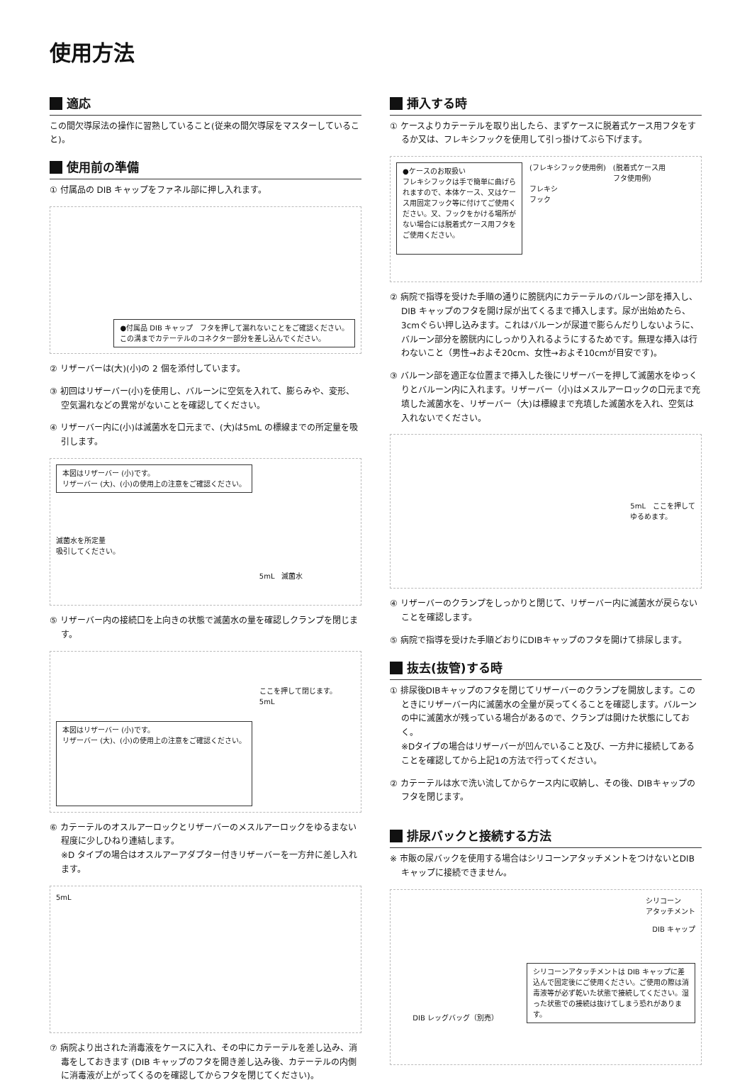使用方法
適応
この間欠導尿法の操作に習熟していること(従来の間欠導尿をマスターしていること)。
使用前の準備
① 付属品の DIB キャップをファネル部に押し入れます。
●付属品 DIB キャップ　フタを押して漏れないことをご確認ください。
この溝までカテーテルのコネクター部分を差し込んでください。
② リザーバーは(大)(小)の 2 個を添付しています。
③ 初回はリザーバー(小)を使用し、バルーンに空気を入れて、膨らみや、変形、空気漏れなどの異常がないことを確認してください。
④ リザーバー内に(小)は滅菌水を口元まで、(大)は5mL の標線までの所定量を吸引します。
本図はリザーバー (小)です。
リザーバー (大)、(小)の使用上の注意をご確認ください。
滅菌水を所定量
吸引してください。
5mL　滅菌水
⑤ リザーバー内の接続口を上向きの状態で滅菌水の量を確認しクランプを閉じます。
本図はリザーバー (小)です。
リザーバー (大)、(小)の使用上の注意をご確認ください。
ここを押して閉じます。
5mL
⑥ カテーテルのオスルアーロックとリザーバーのメスルアーロックをゆるまない程度に少しひねり連結します。
※D タイプの場合はオスルアーアダプター付きリザーバーを一方弁に差し入れます。
5mL
⑦ 病院より出された消毒液をケースに入れ、その中にカテーテルを差し込み、消毒をしておきます (DIB キャップのフタを開き差し込み後、カテーテルの内側に消毒液が上がってくるのを確認してからフタを閉じてください)。
挿入する時
① ケースよりカテーテルを取り出したら、まずケースに脱着式ケース用フタをするか又は、フレキシフックを使用して引っ掛けてぶら下げます。
●ケースのお取扱い
フレキシフックは手で簡単に曲げられますので、本体ケース、又はケース用固定フック等に付けてご使用ください。又、フックをかける場所がない場合には脱着式ケース用フタをご使用ください。
(フレキシフック使用例)
フレキシ
フック
(脱着式ケース用
フタ使用例)
② 病院で指導を受けた手順の通りに膀胱内にカテーテルのバルーン部を挿入し、DIB キャップのフタを開け尿が出てくるまで挿入します。尿が出始めたら、3cmぐらい押し込みます。これはバルーンが尿道で膨らんだりしないように、バルーン部分を膀胱内にしっかり入れるようにするためです。無理な挿入は行わないこと（男性→およそ20cm、女性→およそ10cmが目安です)。
③ バルーン部を適正な位置まで挿入した後にリザーバーを押して滅菌水をゆっくりとバルーン内に入れます。リザーバー（小)はメスルアーロックの口元まで充填した滅菌水を、リザーバー（大)は標線まで充填した滅菌水を入れ、空気は入れないでください。
5mL　ここを押して
ゆるめます。
④ リザーバーのクランプをしっかりと閉じて、リザーバー内に滅菌水が戻らないことを確認します。
⑤ 病院で指導を受けた手順どおりにDIBキャップのフタを開けて排尿します。
抜去(抜管)する時
① 排尿後DIBキャップのフタを閉じてリザーバーのクランプを開放します。このときにリザーバー内に滅菌水の全量が戻ってくることを確認します。バルーンの中に滅菌水が残っている場合があるので、クランプは開けた状態にしておく。
※Dタイプの場合はリザーバーが凹んでいること及び、一方弁に接続してあることを確認してから上記1の方法で行ってください。
② カテーテルは水で洗い流してからケース内に収納し、その後、DIBキャップのフタを閉じます。
排尿バックと接続する方法
※ 市販の尿バックを使用する場合はシリコーンアタッチメントをつけないとDIB キャップに接続できません。
シリコーン
アタッチメント
DIB キャップ
DIB レッグバッグ（別売）
シリコーンアタッチメントは DIB キャップに差込んで固定後にご使用ください。ご使用の際は消毒液等が必ず乾いた状態で接続してください。湿った状態での接続は抜けてしまう恐れがあります。